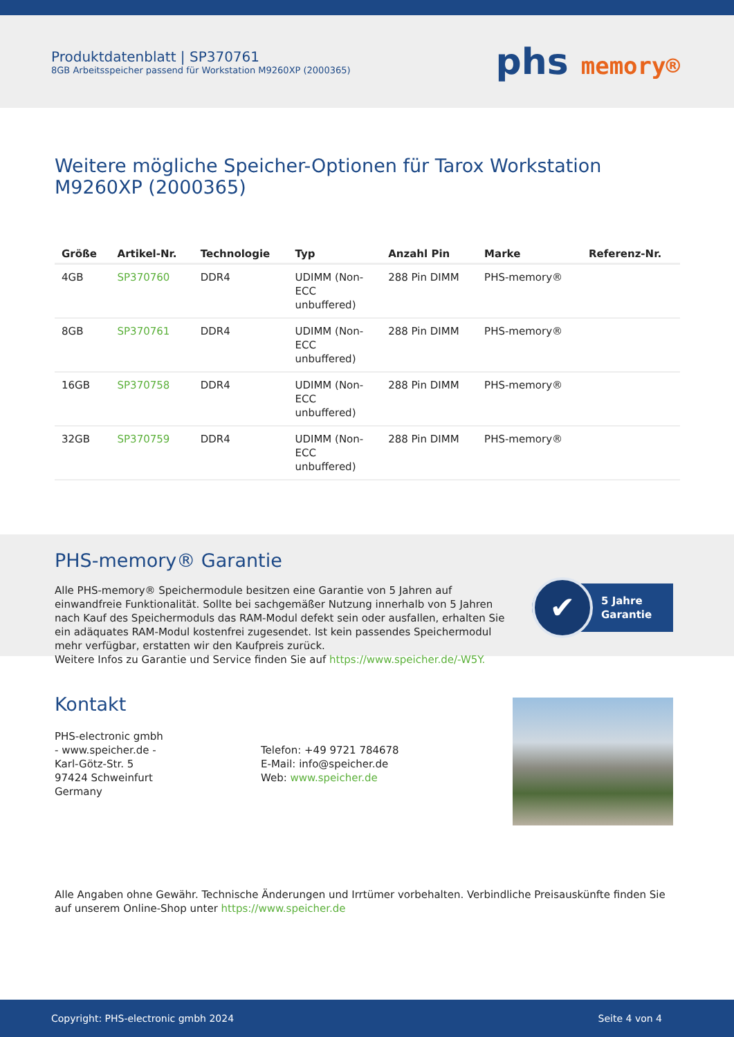Produktdatenblatt | SP370761
8GB Arbeitsspeicher passend für Workstation M9260XP (2000365)
phs memory®
Weitere mögliche Speicher-Optionen für Tarox Workstation M9260XP (2000365)
| Größe | Artikel-Nr. | Technologie | Typ | Anzahl Pin | Marke | Referenz-Nr. |
| --- | --- | --- | --- | --- | --- | --- |
| 4GB | SP370760 | DDR4 | UDIMM (Non- ECC unbuffered) | 288 Pin DIMM | PHS-memory® | |
| 8GB | SP370761 | DDR4 | UDIMM (Non- ECC unbuffered) | 288 Pin DIMM | PHS-memory® | |
| 16GB | SP370758 | DDR4 | UDIMM (Non- ECC unbuffered) | 288 Pin DIMM | PHS-memory® | |
| 32GB | SP370759 | DDR4 | UDIMM (Non- ECC unbuffered) | 288 Pin DIMM | PHS-memory® | |
PHS-memory® Garantie
Alle PHS-memory® Speichermodule besitzen eine Garantie von 5 Jahren auf einwandfreie Funktionalität. Sollte bei sachgemäßer Nutzung innerhalb von 5 Jahren nach Kauf des Speichermoduls das RAM-Modul defekt sein oder ausfallen, erhalten Sie ein adäquates RAM-Modul kostenfrei zugesendet. Ist kein passendes Speichermodul mehr verfügbar, erstatten wir den Kaufpreis zurück.
Weitere Infos zu Garantie und Service finden Sie auf https://www.speicher.de/-W5Y.
✔
5 Jahre
Garantie
Kontakt
PHS-electronic gmbh
- www.speicher.de -
Karl-Götz-Str. 5
97424 Schweinfurt
Germany
Telefon: +49 9721 784678
E-Mail: info@speicher.de
Web: www.speicher.de
Alle Angaben ohne Gewähr. Technische Änderungen und Irrtümer vorbehalten. Verbindliche Preisauskünfte finden Sie auf unserem Online-Shop unter https://www.speicher.de
Copyright: PHS-electronic gmbh 2024 Seite 4 von 4